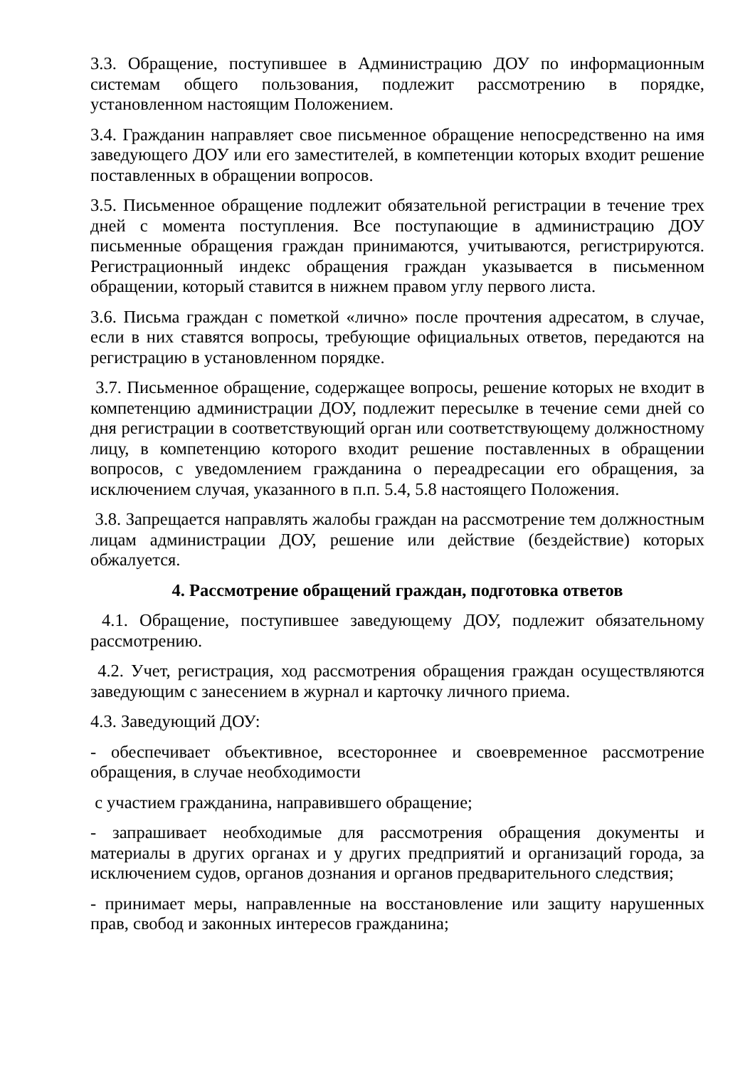3.3. Обращение, поступившее в Администрацию ДОУ по информационным системам общего пользования, подлежит рассмотрению в порядке, установленном настоящим Положением.
3.4. Гражданин направляет свое письменное обращение непосредственно на имя заведующего ДОУ или его заместителей, в компетенции которых входит решение поставленных в обращении вопросов.
3.5. Письменное обращение подлежит обязательной регистрации в течение трех дней с момента поступления. Все поступающие в администрацию ДОУ письменные обращения граждан принимаются, учитываются, регистрируются. Регистрационный индекс обращения граждан указывается в письменном обращении, который ставится в нижнем правом углу первого листа.
3.6. Письма граждан с пометкой «лично» после прочтения адресатом, в случае, если в них ставятся вопросы, требующие официальных ответов, передаются на регистрацию в установленном порядке.
3.7. Письменное обращение, содержащее вопросы, решение которых не входит в компетенцию администрации ДОУ, подлежит пересылке в течение семи дней со дня регистрации в соответствующий орган или соответствующему должностному лицу, в компетенцию которого входит решение поставленных в обращении вопросов, с уведомлением гражданина о переадресации его обращения, за исключением случая, указанного в п.п. 5.4, 5.8 настоящего Положения.
3.8. Запрещается направлять жалобы граждан на рассмотрение тем должностным лицам администрации ДОУ, решение или действие (бездействие) которых обжалуется.
4. Рассмотрение обращений граждан, подготовка ответов
4.1. Обращение, поступившее заведующему ДОУ, подлежит обязательному рассмотрению.
4.2. Учет, регистрация, ход рассмотрения обращения граждан осуществляются заведующим с занесением в журнал и карточку личного приема.
4.3. Заведующий ДОУ:
- обеспечивает объективное, всестороннее и своевременное рассмотрение обращения, в случае необходимости
с участием гражданина, направившего обращение;
- запрашивает необходимые для рассмотрения обращения документы и материалы в других органах и у других предприятий и организаций города, за исключением судов, органов дознания и органов предварительного следствия;
- принимает меры, направленные на восстановление или защиту нарушенных прав, свобод и законных интересов гражданина;